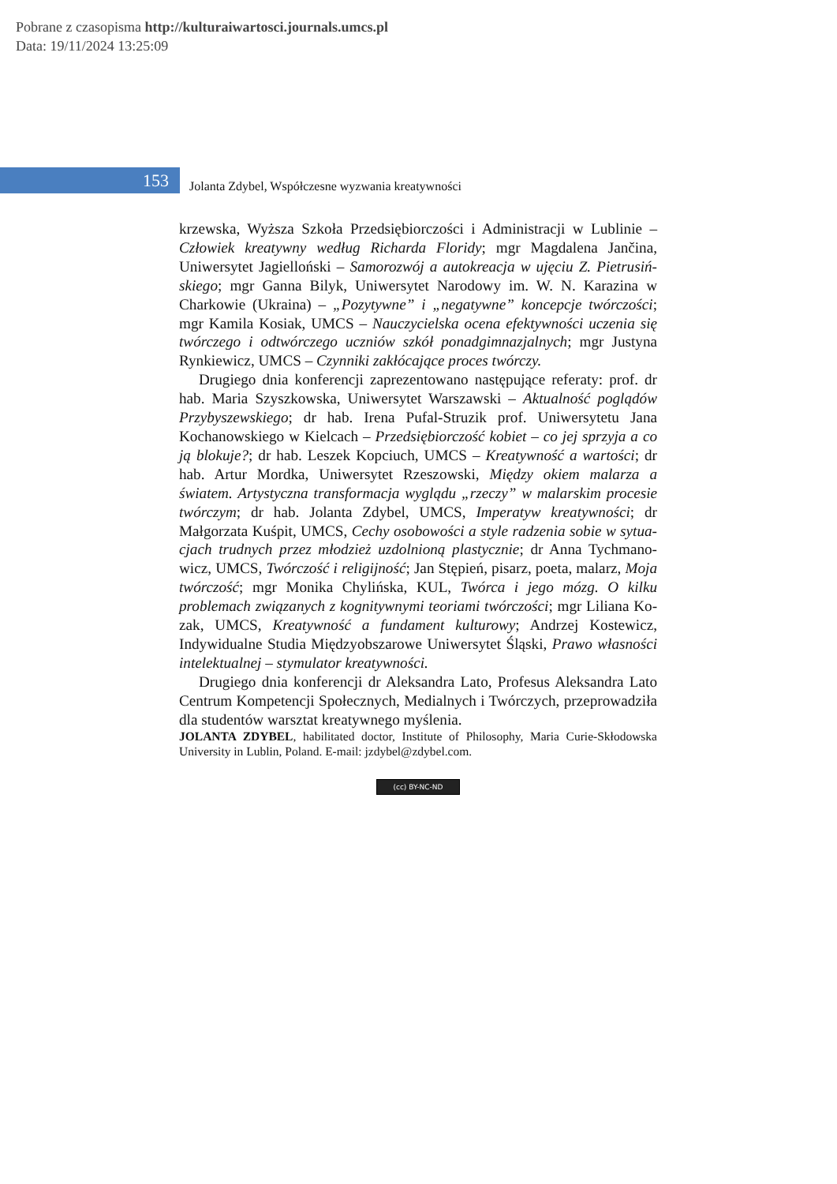Pobrane z czasopisma http://kulturaiwartosci.journals.umcs.pl
Data: 19/11/2024 13:25:09
153
Jolanta Zdybel, Współczesne wyzwania kreatywności
krzewska, Wyższa Szkoła Przedsiębiorczości i Administracji w Lublinie – Człowiek kreatywny według Richarda Floridy; mgr Magdalena Jančina, Uniwersytet Jagielloński – Samorozwój a autokreacja w ujęciu Z. Pietrusiń­skiego; mgr Ganna Bilyk, Uniwersytet Narodowy im. W. N. Karazina w Charkowie (Ukraina) – „Pozytywne” i „negatywne” koncepcje twórczości; mgr Kamila Kosiak, UMCS – Nauczycielska ocena efektywności uczenia się twórczego i odtwórczego uczniów szkół ponadgimnazjalnych; mgr Justyna Ryn­kiewicz, UMCS – Czynniki zakłócające proces twórczy.
Drugiego dnia konferencji zaprezentowano następujące referaty: prof. dr hab. Maria Szyszkowska, Uniwersytet Warszawski – Aktualność poglądów Przybyszewskiego; dr hab. Irena Pufal-Struzik prof. Uniwersytetu Jana Kochanowskiego w Kielcach – Przedsiębiorczość kobiet – co jej sprzyja a co ją blokuje?; dr hab. Leszek Kopciuch, UMCS – Kreatywność a warto­ści; dr hab. Artur Mordka, Uniwersytet Rzeszowski, Między okiem mala­rza a światem. Artystyczna transformacja wyglądu „rzeczy” w malarskim proce­sie twórczym; dr hab. Jolanta Zdybel, UMCS, Imperatyw kreatywności; dr Małgorzata Kuśpit, UMCS, Cechy osobowości a style radzenia sobie w sytua­cjach trudnych przez młodzież uzdolnioną plastycznie; dr Anna Tychmano­wicz, UMCS, Twórczość i religijność; Jan Stępień, pisarz, poeta, malarz, Moja twórczość; mgr Monika Chylińska, KUL, Twórca i jego mózg. O kilku problemach związanych z kognitywnymi teoriami twórczości; mgr Liliana Ko­zak, UMCS, Kreatywność a fundament kulturowy; Andrzej Kostewicz, Indywidualne Studia Międzyobszarowe Uniwersytet Śląski, Prawo wła­sności intelektualnej – stymulator kreatywności.
Drugiego dnia konferencji dr Aleksandra Lato, Profesus Aleksandra Lato Centrum Kompetencji Społecznych, Medialnych i Twórczych, przeprowadziła dla studentów warsztat kreatywnego myślenia.
JOLANTA ZDYBEL, habilitated doctor, Institute of Philosophy, Maria Curie-Skłodowska University in Lublin, Poland. E-mail: jzdybel@zdybel.com.
(cc) BY-NC-ND